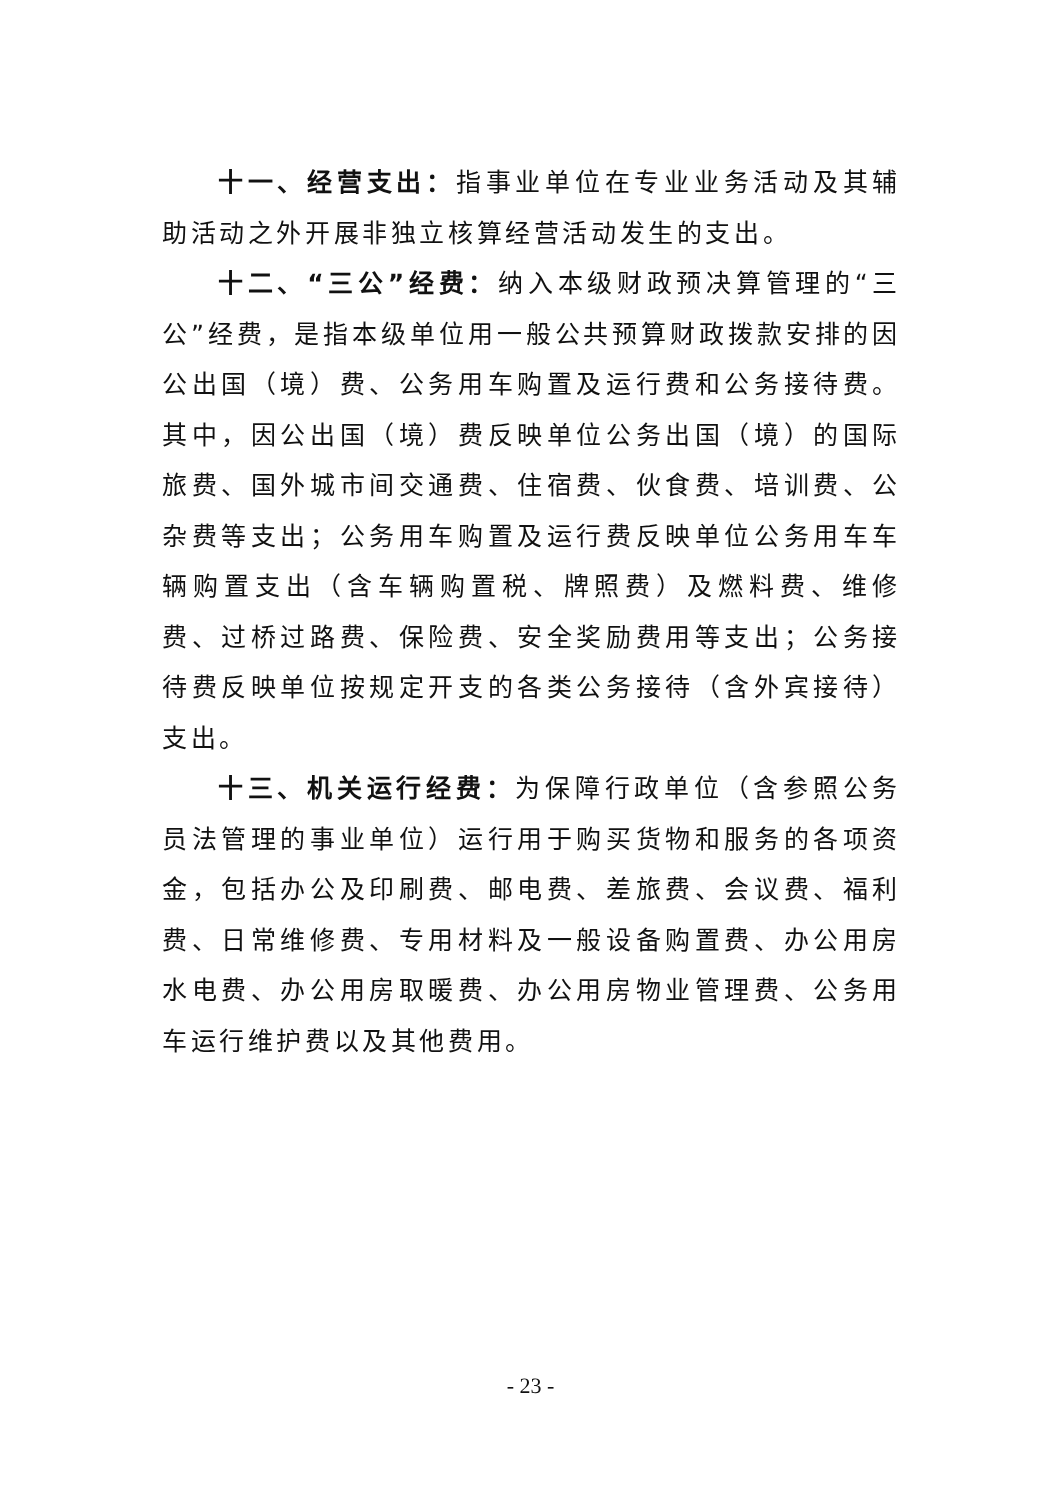十一、经营支出：指事业单位在专业业务活动及其辅助活动之外开展非独立核算经营活动发生的支出。
十二、“三公”经费：纳入本级财政预决算管理的“三公”经费，是指本级单位用一般公共预算财政拨款安排的因公出国（境）费、公务用车购置及运行费和公务接待费。其中，因公出国（境）费反映单位公务出国（境）的国际旅费、国外城市间交通费、住宿费、伙食费、培训费、公杂费等支出；公务用车购置及运行费反映单位公务用车车辆购置支出（含车辆购置税、牌照费）及燃料费、维修费、过桥过路费、保险费、安全奖励费用等支出；公务接待费反映单位按规定开支的各类公务接待（含外宾接待）支出。
十三、机关运行经费：为保障行政单位（含参照公务员法管理的事业单位）运行用于购买货物和服务的各项资金，包括办公及印刷费、邮电费、差旅费、会议费、福利费、日常维修费、专用材料及一般设备购置费、办公用房水电费、办公用房取暖费、办公用房物业管理费、公务用车运行维护费以及其他费用。
- 23 -